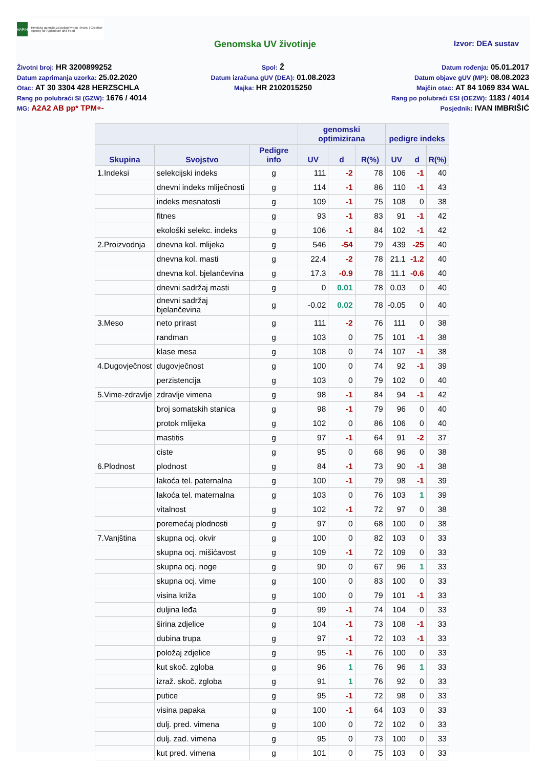HAPIH
Hrvatska agencija za poljoprivredu i hranu | Croatian Agency for Agriculture and Food
Genomska UV životinje
Izvor: DEA sustav
Životni broj: HR 3200899252
Spol: Ž
Datum rođenja: 05.01.2017
Datum zaprimanja uzorka: 25.02.2020
Datum izračuna gUV (DEA): 01.08.2023
Datum objave gUV (MP): 08.08.2023
Otac: AT 30 3304 428 HERZSCHLA
Majka: HR 2102015250
Majčin otac: AT 84 1069 834 WAL
Rang po polubraći SI (GZW): 1676 / 4014
Rang po polubraći ESI (OEZW): 1183 / 4014
MG: A2A2 AB pp* TPM+-
Posjednik: IVAN IMBRIŠIĆ
| | | | genomski optimizirana | | | pedigre indeks | | |
| --- | --- | --- | --- | --- | --- | --- | --- | --- |
| Skupina | Svojstvo | Pedigre info | UV | d | R(%) | UV | d | R(%) |
| 1.Indeksi | selekcijski indeks | g | 111 | -2 | 78 | 106 | -1 | 40 |
| | dnevni indeks mliječnosti | g | 114 | -1 | 86 | 110 | -1 | 43 |
| | indeks mesnatosti | g | 109 | -1 | 75 | 108 | 0 | 38 |
| | fitnes | g | 93 | -1 | 83 | 91 | -1 | 42 |
| | ekološki selekc. indeks | g | 106 | -1 | 84 | 102 | -1 | 42 |
| 2.Proizvodnja | dnevna kol. mlijeka | g | 546 | -54 | 79 | 439 | -25 | 40 |
| | dnevna kol. masti | g | 22.4 | -2 | 78 | 21.1 | -1.2 | 40 |
| | dnevna kol. bjelančevina | g | 17.3 | -0.9 | 78 | 11.1 | -0.6 | 40 |
| | dnevni sadržaj masti | g | 0 | 0.01 | 78 | 0.03 | 0 | 40 |
| | dnevni sadržaj bjelančevina | g | -0.02 | 0.02 | 78 | -0.05 | 0 | 40 |
| 3.Meso | neto prirast | g | 111 | -2 | 76 | 111 | 0 | 38 |
| | randman | g | 103 | 0 | 75 | 101 | -1 | 38 |
| | klase mesa | g | 108 | 0 | 74 | 107 | -1 | 38 |
| 4.Dugovječnost | dugovječnost | g | 100 | 0 | 74 | 92 | -1 | 39 |
| | perzistencija | g | 103 | 0 | 79 | 102 | 0 | 40 |
| 5.Vime-zdravlje | zdravlje vimena | g | 98 | -1 | 84 | 94 | -1 | 42 |
| | broj somatskih stanica | g | 98 | -1 | 79 | 96 | 0 | 40 |
| | protok mlijeka | g | 102 | 0 | 86 | 106 | 0 | 40 |
| | mastitis | g | 97 | -1 | 64 | 91 | -2 | 37 |
| | ciste | g | 95 | 0 | 68 | 96 | 0 | 38 |
| 6.Plodnost | plodnost | g | 84 | -1 | 73 | 90 | -1 | 38 |
| | lakoća tel. paternalna | g | 100 | -1 | 79 | 98 | -1 | 39 |
| | lakoća tel. maternalna | g | 103 | 0 | 76 | 103 | 1 | 39 |
| | vitalnost | g | 102 | -1 | 72 | 97 | 0 | 38 |
| | poremećaj plodnosti | g | 97 | 0 | 68 | 100 | 0 | 38 |
| 7.Vanjština | skupna ocj. okvir | g | 100 | 0 | 82 | 103 | 0 | 33 |
| | skupna ocj. mišićavost | g | 109 | -1 | 72 | 109 | 0 | 33 |
| | skupna ocj. noge | g | 90 | 0 | 67 | 96 | 1 | 33 |
| | skupna ocj. vime | g | 100 | 0 | 83 | 100 | 0 | 33 |
| | visina križa | g | 100 | 0 | 79 | 101 | -1 | 33 |
| | duljina leđa | g | 99 | -1 | 74 | 104 | 0 | 33 |
| | širina zdjelice | g | 104 | -1 | 73 | 108 | -1 | 33 |
| | dubina trupa | g | 97 | -1 | 72 | 103 | -1 | 33 |
| | položaj zdjelice | g | 95 | -1 | 76 | 100 | 0 | 33 |
| | kut skoč. zgloba | g | 96 | 1 | 76 | 96 | 1 | 33 |
| | izraž. skoč. zgloba | g | 91 | 1 | 76 | 92 | 0 | 33 |
| | putice | g | 95 | -1 | 72 | 98 | 0 | 33 |
| | visina papaka | g | 100 | -1 | 64 | 103 | 0 | 33 |
| | dulj. pred. vimena | g | 100 | 0 | 72 | 102 | 0 | 33 |
| | dulj. zad. vimena | g | 95 | 0 | 73 | 100 | 0 | 33 |
| | kut pred. vimena | g | 101 | 0 | 75 | 103 | 0 | 33 |